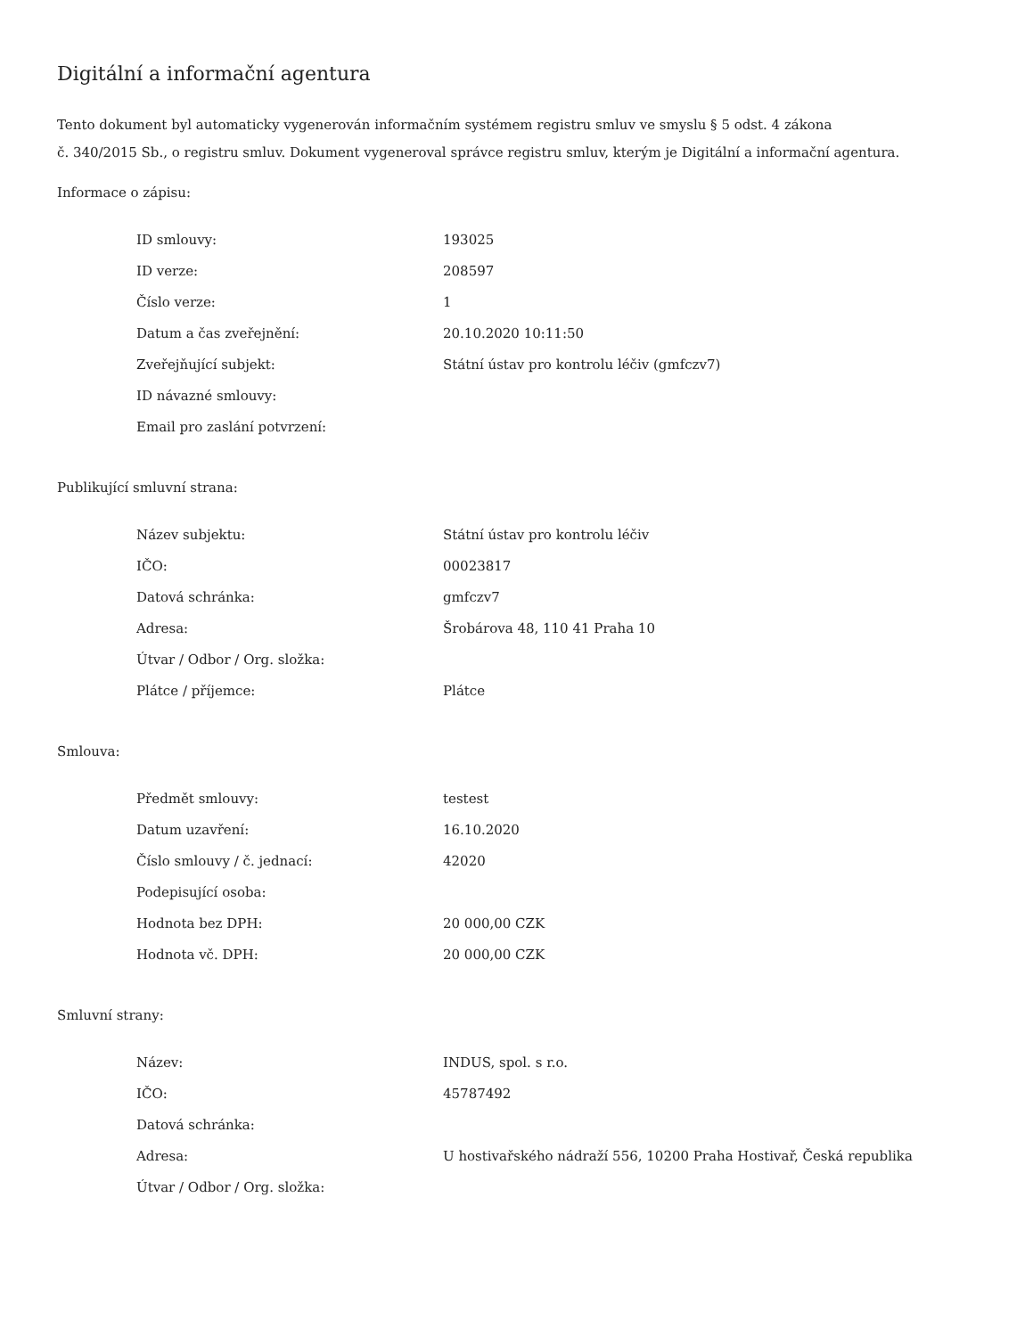Digitální a informační agentura
Tento dokument byl automaticky vygenerován informačním systémem registru smluv ve smyslu § 5 odst. 4 zákona
č. 340/2015 Sb., o registru smluv. Dokument vygeneroval správce registru smluv, kterým je Digitální a informační agentura.
Informace o zápisu:
| ID smlouvy: | 193025 |
| ID verze: | 208597 |
| Číslo verze: | 1 |
| Datum a čas zveřejnění: | 20.10.2020 10:11:50 |
| Zveřejňující subjekt: | Státní ústav pro kontrolu léčiv (gmfczv7) |
| ID návazné smlouvy: | |
| Email pro zaslání potvrzení: | |
Publikující smluvní strana:
| Název subjektu: | Státní ústav pro kontrolu léčiv |
| IČO: | 00023817 |
| Datová schránka: | gmfczv7 |
| Adresa: | Šrobárova 48, 110 41 Praha 10 |
| Útvar / Odbor / Org. složka: | |
| Plátce / příjemce: | Plátce |
Smlouva:
| Předmět smlouvy: | testest |
| Datum uzavření: | 16.10.2020 |
| Číslo smlouvy / č. jednací: | 42020 |
| Podepisující osoba: | |
| Hodnota bez DPH: | 20 000,00 CZK |
| Hodnota vč. DPH: | 20 000,00 CZK |
Smluvní strany:
| Název: | INDUS, spol. s r.o. |
| IČO: | 45787492 |
| Datová schránka: | |
| Adresa: | U hostivařského nádraží 556, 10200 Praha Hostivař, Česká republika |
| Útvar / Odbor / Org. složka: | |